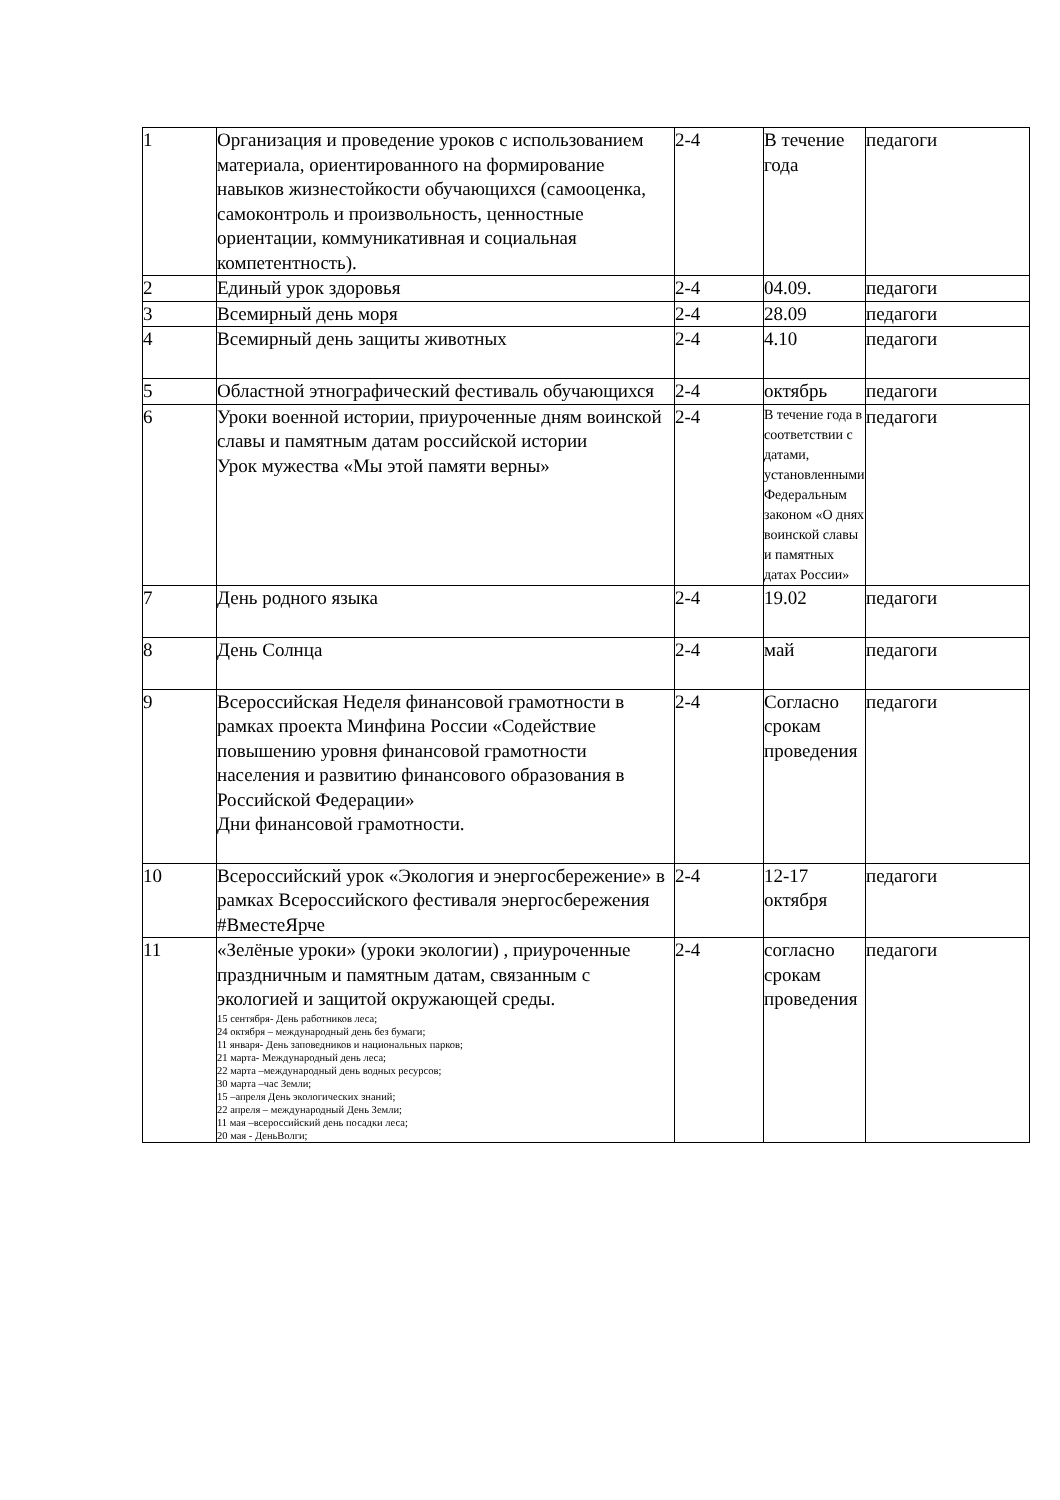| 1 | Организация и проведение уроков с использованием материала, ориентированного на формирование навыков жизнестойкости обучающихся (самооценка, самоконтроль и произвольность, ценностные ориентации, коммуникативная и социальная компетентность). | 2-4 | В течение года | педагоги |
| 2 | Единый урок здоровья | 2-4 | 04.09. | педагоги |
| 3 | Всемирный день моря | 2-4 | 28.09 | педагоги |
| 4 | Всемирный день защиты животных | 2-4 | 4.10 | педагоги |
| 5 | Областной этнографический фестиваль обучающихся | 2-4 | октябрь | педагоги |
| 6 | Уроки военной истории, приуроченные дням воинской славы и памятным датам российской истории Урок мужества «Мы этой памяти верны» | 2-4 | В течение года в соответствии с датами, установленными Федеральным законом «О днях воинской славы и памятных датах России» | педагоги |
| 7 | День родного языка | 2-4 | 19.02 | педагоги |
| 8 | День Солнца | 2-4 | май | педагоги |
| 9 | Всероссийская Неделя финансовой грамотности в рамках проекта Минфина России «Содействие повышению уровня финансовой грамотности населения и развитию финансового образования в Российской Федерации» Дни финансовой грамотности. | 2-4 | Согласно срокам проведения | педагоги |
| 10 | Всероссийский урок «Экология и энергосбережение» в рамках Всероссийского фестиваля энергосбережения #ВместеЯрче | 2-4 | 12-17 октября | педагоги |
| 11 | «Зелёные уроки» (уроки экологии) , приуроченные праздничным и памятным датам, связанным с экологией и защитой окружающей среды. 15 сентября- День работников леса; 24 октября – международный день без бумаги; 11 января- День заповедников и национальных парков; 21 марта- Международный день леса; 22 марта –международный день водных ресурсов; 30 марта –час Земли; 15 –апреля День экологических знаний; 22 апреля – международный День Земли; 11 мая –всероссийский день посадки леса; 20 мая - ДеньВолги; | 2-4 | согласно срокам проведения | педагоги |